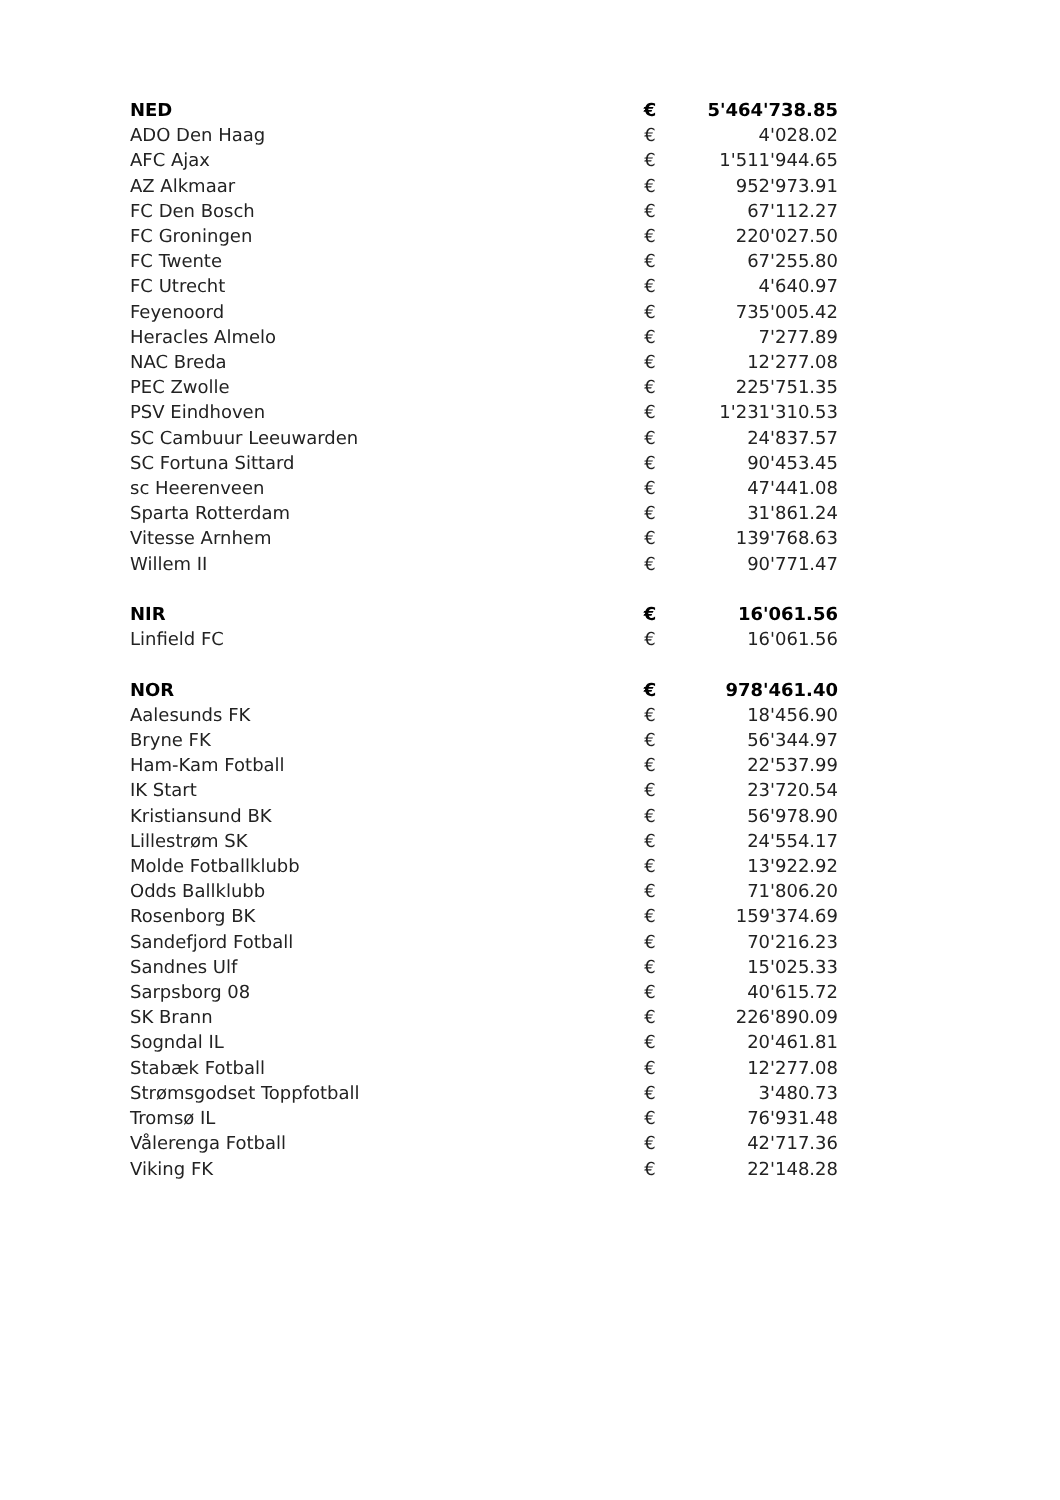| NED | € | 5'464'738.85 |
| ADO Den Haag | € | 4'028.02 |
| AFC Ajax | € | 1'511'944.65 |
| AZ Alkmaar | € | 952'973.91 |
| FC Den Bosch | € | 67'112.27 |
| FC Groningen | € | 220'027.50 |
| FC Twente | € | 67'255.80 |
| FC Utrecht | € | 4'640.97 |
| Feyenoord | € | 735'005.42 |
| Heracles Almelo | € | 7'277.89 |
| NAC Breda | € | 12'277.08 |
| PEC Zwolle | € | 225'751.35 |
| PSV Eindhoven | € | 1'231'310.53 |
| SC Cambuur Leeuwarden | € | 24'837.57 |
| SC Fortuna Sittard | € | 90'453.45 |
| sc Heerenveen | € | 47'441.08 |
| Sparta Rotterdam | € | 31'861.24 |
| Vitesse Arnhem | € | 139'768.63 |
| Willem II | € | 90'771.47 |
| NIR | € | 16'061.56 |
| Linfield FC | € | 16'061.56 |
| NOR | € | 978'461.40 |
| Aalesunds FK | € | 18'456.90 |
| Bryne FK | € | 56'344.97 |
| Ham-Kam Fotball | € | 22'537.99 |
| IK Start | € | 23'720.54 |
| Kristiansund BK | € | 56'978.90 |
| Lillestrøm SK | € | 24'554.17 |
| Molde Fotballklubb | € | 13'922.92 |
| Odds Ballklubb | € | 71'806.20 |
| Rosenborg BK | € | 159'374.69 |
| Sandefjord Fotball | € | 70'216.23 |
| Sandnes Ulf | € | 15'025.33 |
| Sarpsborg 08 | € | 40'615.72 |
| SK Brann | € | 226'890.09 |
| Sogndal IL | € | 20'461.81 |
| Stabæk Fotball | € | 12'277.08 |
| Strømsgodset Toppfotball | € | 3'480.73 |
| Tromsø IL | € | 76'931.48 |
| Vålerenga Fotball | € | 42'717.36 |
| Viking FK | € | 22'148.28 |